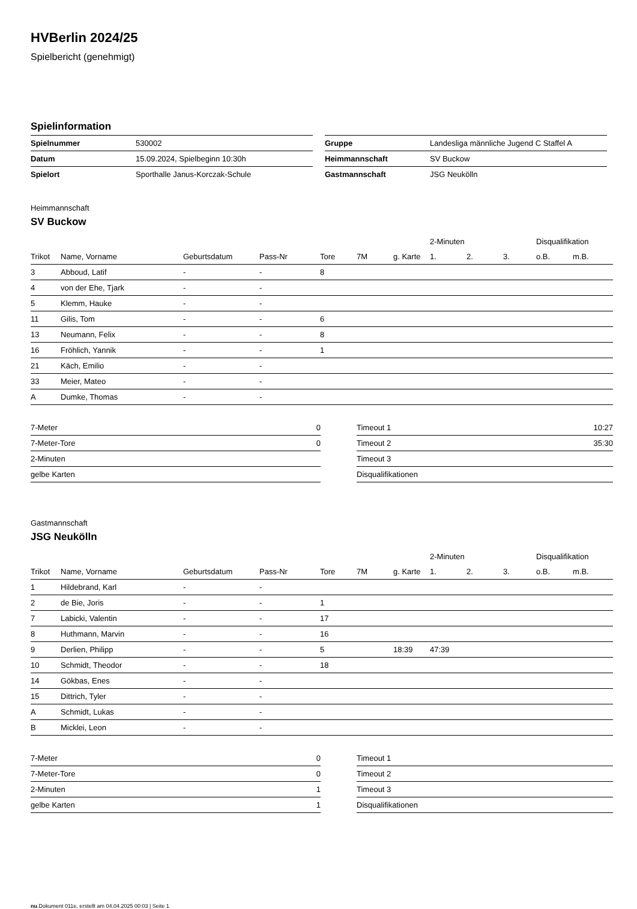HVBerlin 2024/25
Spielbericht (genehmigt)
Spielinformation
| Spielnummer | 530002 |
| Datum | 15.09.2024, Spielbeginn 10:30h |
| Spielort | Sporthalle Janus-Korczak-Schule |
| Gruppe | Landesliga männliche Jugend C Staffel A |
| Heimmannschaft | SV Buckow |
| Gastmannschaft | JSG Neukölln |
Heimmannschaft
SV Buckow
| | | | | | | | 2-Minuten | | | Disqualifikation | |
| --- | --- | --- | --- | --- | --- | --- | --- | --- | --- | --- | --- |
| Trikot | Name, Vorname | Geburtsdatum | Pass-Nr | Tore | 7M | g. Karte | 1. | 2. | 3. | o.B. | m.B. |
| 3 | Abboud, Latif | - | - | 8 | | | | | | | |
| 4 | von der Ehe, Tjark | - | - | | | | | | | | |
| 5 | Klemm, Hauke | - | - | | | | | | | | |
| 11 | Gilis, Tom | - | - | 6 | | | | | | | |
| 13 | Neumann, Felix | - | - | 8 | | | | | | | |
| 16 | Fröhlich, Yannik | - | - | 1 | | | | | | | |
| 21 | Käch, Emilio | - | - | | | | | | | | |
| 33 | Meier, Mateo | - | - | | | | | | | | |
| A | Dumke, Thomas | - | - | | | | | | | | |
| 7-Meter | 0 |
| 7-Meter-Tore | 0 |
| 2-Minuten | |
| gelbe Karten | |
| Timeout 1 | 10:27 |
| Timeout 2 | 35:30 |
| Timeout 3 | |
| Disqualifikationen | |
Gastmannschaft
JSG Neukölln
| | | | | | | | 2-Minuten | | | Disqualifikation | |
| --- | --- | --- | --- | --- | --- | --- | --- | --- | --- | --- | --- |
| Trikot | Name, Vorname | Geburtsdatum | Pass-Nr | Tore | 7M | g. Karte | 1. | 2. | 3. | o.B. | m.B. |
| 1 | Hildebrand, Karl | - | - | | | | | | | | |
| 2 | de Bie, Joris | - | - | 1 | | | | | | | |
| 7 | Labicki, Valentin | - | - | 17 | | | | | | | |
| 8 | Huthmann, Marvin | - | - | 16 | | | | | | | |
| 9 | Derlien, Philipp | - | - | 5 | | 18:39 | 47:39 | | | | |
| 10 | Schmidt, Theodor | - | - | 18 | | | | | | | |
| 14 | Gökbas, Enes | - | - | | | | | | | | |
| 15 | Dittrich, Tyler | - | - | | | | | | | | |
| A | Schmidt, Lukas | - | - | | | | | | | | |
| B | Micklei, Leon | - | - | | | | | | | | |
| 7-Meter | 0 |
| 7-Meter-Tore | 0 |
| 2-Minuten | 1 |
| gelbe Karten | 1 |
| Timeout 1 | |
| Timeout 2 | |
| Timeout 3 | |
| Disqualifikationen | |
nu.Dokument 011e, erstellt am 04.04.2025 00:03 | Seite 1